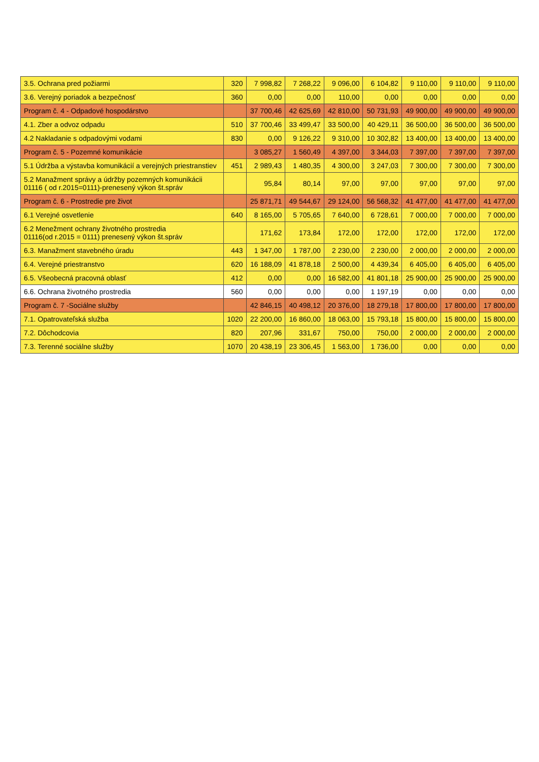| 3.5. Ochrana pred požiarmi | 320 | 7 998,82 | 7 268,22 | 9 096,00 | 6 104,82 | 9 110,00 | 9 110,00 | 9 110,00 |
| 3.6. Verejný poriadok a bezpečnosť | 360 | 0,00 | 0,00 | 110,00 | 0,00 | 0,00 | 0,00 | 0,00 |
| Program č. 4 - Odpadové hospodárstvo | | 37 700,46 | 42 625,69 | 42 810,00 | 50 731,93 | 49 900,00 | 49 900,00 | 49 900,00 |
| 4.1. Zber a odvoz odpadu | 510 | 37 700,46 | 33 499,47 | 33 500,00 | 40 429,11 | 36 500,00 | 36 500,00 | 36 500,00 |
| 4.2 Nakladanie s odpadovými vodami | 830 | 0,00 | 9 126,22 | 9 310,00 | 10 302,82 | 13 400,00 | 13 400,00 | 13 400,00 |
| Program č. 5 - Pozemné komunikácie | | 3 085,27 | 1 560,49 | 4 397,00 | 3 344,03 | 7 397,00 | 7 397,00 | 7 397,00 |
| 5.1 Údržba a výstavba komunikácií a verejných priestranstiev | 451 | 2 989,43 | 1 480,35 | 4 300,00 | 3 247,03 | 7 300,00 | 7 300,00 | 7 300,00 |
| 5.2 Manažment správy a údržby pozemných komunikácii 01116 ( od r.2015=0111)-prenesený výkon št.správ | | 95,84 | 80,14 | 97,00 | 97,00 | 97,00 | 97,00 | 97,00 |
| Program č. 6 - Prostredie pre život | | 25 871,71 | 49 544,67 | 29 124,00 | 56 568,32 | 41 477,00 | 41 477,00 | 41 477,00 |
| 6.1 Verejné osvetlenie | 640 | 8 165,00 | 5 705,65 | 7 640,00 | 6 728,61 | 7 000,00 | 7 000,00 | 7 000,00 |
| 6.2 Menežment ochrany životného prostredia 01116(od r.2015 = 0111) prenesený výkon št.správ | | 171,62 | 173,84 | 172,00 | 172,00 | 172,00 | 172,00 | 172,00 |
| 6.3. Manažment stavebného úradu | 443 | 1 347,00 | 1 787,00 | 2 230,00 | 2 230,00 | 2 000,00 | 2 000,00 | 2 000,00 |
| 6.4. Verejné priestranstvo | 620 | 16 188,09 | 41 878,18 | 2 500,00 | 4 439,34 | 6 405,00 | 6 405,00 | 6 405,00 |
| 6.5. Všeobecná pracovná oblasť | 412 | 0,00 | 0,00 | 16 582,00 | 41 801,18 | 25 900,00 | 25 900,00 | 25 900,00 |
| 6.6. Ochrana životného prostredia | 560 | 0,00 | 0,00 | 0,00 | 1 197,19 | 0,00 | 0,00 | 0,00 |
| Program č. 7 -Sociálne služby | | 42 846,15 | 40 498,12 | 20 376,00 | 18 279,18 | 17 800,00 | 17 800,00 | 17 800,00 |
| 7.1. Opatrovateľská služba | 1020 | 22 200,00 | 16 860,00 | 18 063,00 | 15 793,18 | 15 800,00 | 15 800,00 | 15 800,00 |
| 7.2. Dôchodcovia | 820 | 207,96 | 331,67 | 750,00 | 750,00 | 2 000,00 | 2 000,00 | 2 000,00 |
| 7.3. Terenné sociálne služby | 1070 | 20 438,19 | 23 306,45 | 1 563,00 | 1 736,00 | 0,00 | 0,00 | 0,00 |